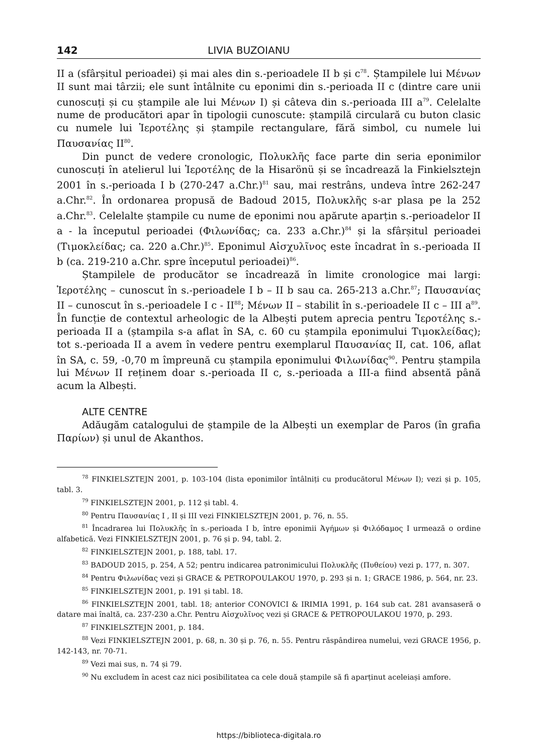142 LIVIA BUZOIANU
II a (sfârșitul perioadei) și mai ales din s.-perioadele II b și c<sup>78</sup>. Ștampilele lui Μένων II sunt mai târzii; ele sunt întâlnite cu eponimi din s.-perioada II c (dintre care unii cunoscuți și cu ștampile ale lui Μένων I) și câteva din s.-perioada III a<sup>79</sup>. Celelalte nume de producători apar în tipologii cunoscute: ștampilă circulară cu buton clasic cu numele lui Ἱεροτέλης și ștampile rectangulare, fără simbol, cu numele lui Παυσανίας II<sup>80</sup>.
Din punct de vedere cronologic, Πολυκλῆς face parte din seria eponimilor cunoscuți în atelierul lui Ἱεροτέλης de la Hisarönü și se încadrează la Finkielsztejn 2001 în s.-perioada I b (270-247 a.Chr.)<sup>81</sup> sau, mai restrâns, undeva între 262-247 a.Chr.<sup>82</sup>. În ordonarea propusă de Badoud 2015, Πολυκλῆς s-ar plasa pe la 252 a.Chr.<sup>83</sup>. Celelalte ștampile cu nume de eponimi nou apărute aparțin s.-perioadelor II a - la începutul perioadei (Φιλωνίδας; ca. 233 a.Chr.)<sup>84</sup> și la sfârșitul perioadei (Τιμοκλείδας; ca. 220 a.Chr.)<sup>85</sup>. Eponimul Αἰσχυλῖνος este încadrat în s.-perioada II b (ca. 219-210 a.Chr. spre începutul perioadei)<sup>86</sup>.
Ștampilele de producător se încadrează în limite cronologice mai largi: Ἱεροτέλης – cunoscut în s.-perioadele I b – II b sau ca. 265-213 a.Chr.<sup>87</sup>; Παυσανίας II – cunoscut în s.-perioadele I c - II<sup>88</sup>; Μένων II – stabilit în s.-perioadele II c – III a<sup>89</sup>. În funcție de contextul arheologic de la Albești putem aprecia pentru Ἱεροτέλης s.-perioada II a (ștampila s-a aflat în SA, c. 60 cu ștampila eponimului Τιμοκλείδας); tot s.-perioada II a avem în vedere pentru exemplarul Παυσανίας II, cat. 106, aflat în SA, c. 59, -0,70 m împreună cu ștampila eponimului Φιλωνίδας<sup>90</sup>. Pentru ștampila lui Μένων II reținem doar s.-perioada II c, s.-perioada a III-a fiind absentă până acum la Albești.
ALTE CENTRE
Adăugăm catalogului de ștampile de la Albești un exemplar de Paros (în grafia Παρίων) și unul de Akanthos.
<sup>78</sup> FINKIELSZTEJN 2001, p. 103-104 (lista eponimilor întâlniți cu producătorul Μένων I); vezi și p. 105, tabl. 3.
<sup>79</sup> FINKIELSZTEJN 2001, p. 112 și tabl. 4.
<sup>80</sup> Pentru Παυσανίας I , II și III vezi FINKIELSZTEJN 2001, p. 76, n. 55.
<sup>81</sup> Încadrarea lui Πολυκλῆς în s.-perioada I b, între eponimii Ἀγήμων și Φιλόδαμος I urmează o ordine alfabetică. Vezi FINKIELSZTEJN 2001, p. 76 și p. 94, tabl. 2.
<sup>82</sup> FINKIELSZTEJN 2001, p. 188, tabl. 17.
<sup>83</sup> BADOUD 2015, p. 254, A 52; pentru indicarea patronimicului Πολυκλῆς (Πυθείου) vezi p. 177, n. 307.
<sup>84</sup> Pentru Φιλωνίδας vezi și GRACE & PETROPOULAKOU 1970, p. 293 și n. 1; GRACE 1986, p. 564, nr. 23.
<sup>85</sup> FINKIELSZTEJN 2001, p. 191 și tabl. 18.
<sup>86</sup> FINKIELSZTEJN 2001, tabl. 18; anterior CONOVICI & IRIMIA 1991, p. 164 sub cat. 281 avansaseră o datare mai înaltă, ca. 237-230 a.Chr. Pentru Αἰσχυλῖνος vezi și GRACE & PETROPOULAKOU 1970, p. 293.
<sup>87</sup> FINKIELSZTEJN 2001, p. 184.
<sup>88</sup> Vezi FINKIELSZTEJN 2001, p. 68, n. 30 și p. 76, n. 55. Pentru răspândirea numelui, vezi GRACE 1956, p. 142-143, nr. 70-71.
<sup>89</sup> Vezi mai sus, n. 74 și 79.
<sup>90</sup> Nu excludem în acest caz nici posibilitatea ca cele două ștampile să fi aparținut aceleiași amfore.
https://biblioteca-digitala.ro